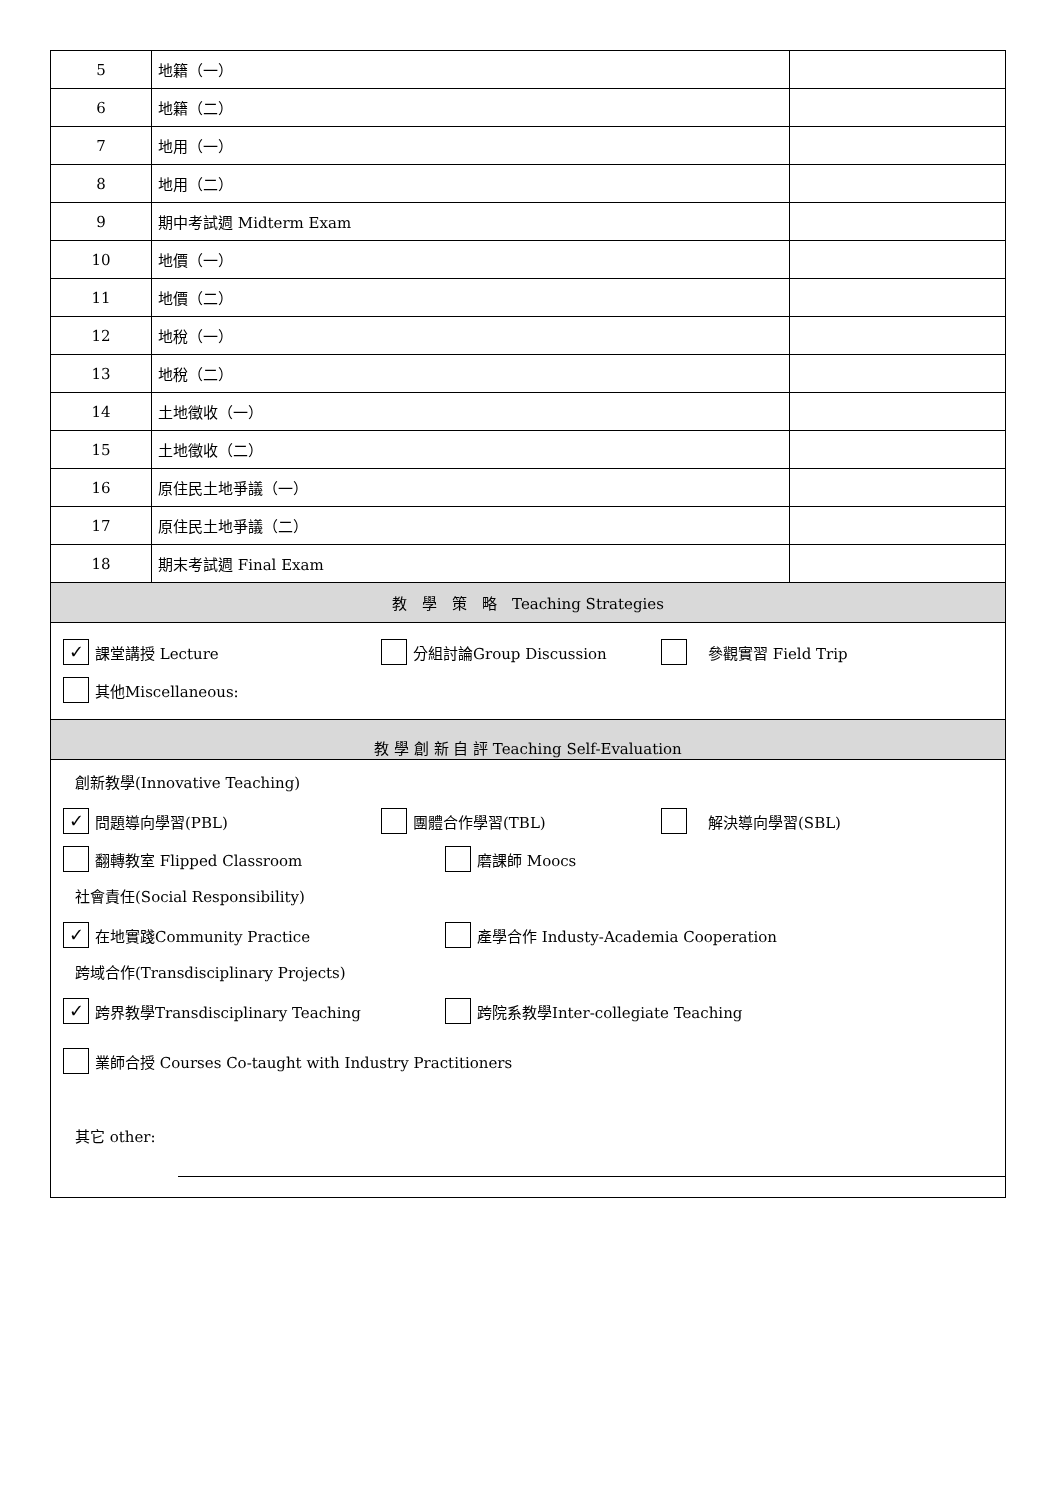| 5 | 地籍（一） | |
| 6 | 地籍（二） | |
| 7 | 地用（一） | |
| 8 | 地用（二） | |
| 9 | 期中考試週 Midterm Exam | |
| 10 | 地價（一） | |
| 11 | 地價（二） | |
| 12 | 地稅（一） | |
| 13 | 地稅（二） | |
| 14 | 土地徵收（一） | |
| 15 | 土地徵收（二） | |
| 16 | 原住民土地爭議（一） | |
| 17 | 原住民土地爭議（二） | |
| 18 | 期末考試週 Final Exam | |
| 教 學 策 略 Teaching Strategies | | |
| ✓ 課堂講授 Lecture 分組討論Group Discussion 參觀實習 Field Trip 其他Miscellaneous: | | |
| 教 學 創 新 自 評 Teaching Self-Evaluation | | |
| 創新教學(Innovative Teaching) ✓ 問題導向學習(PBL) 團體合作學習(TBL) 解決導向學習(SBL) 翻轉教室 Flipped Classroom 磨課師 Moocs 社會責任(Social Responsibility) ✓ 在地實踐Community Practice 產學合作 Industy-Academia Cooperation 跨域合作(Transdisciplinary Projects) ✓ 跨界教學Transdisciplinary Teaching 跨院系教學Inter-collegiate Teaching 業師合授 Courses Co-taught with Industry Practitioners 其它 other: | | |